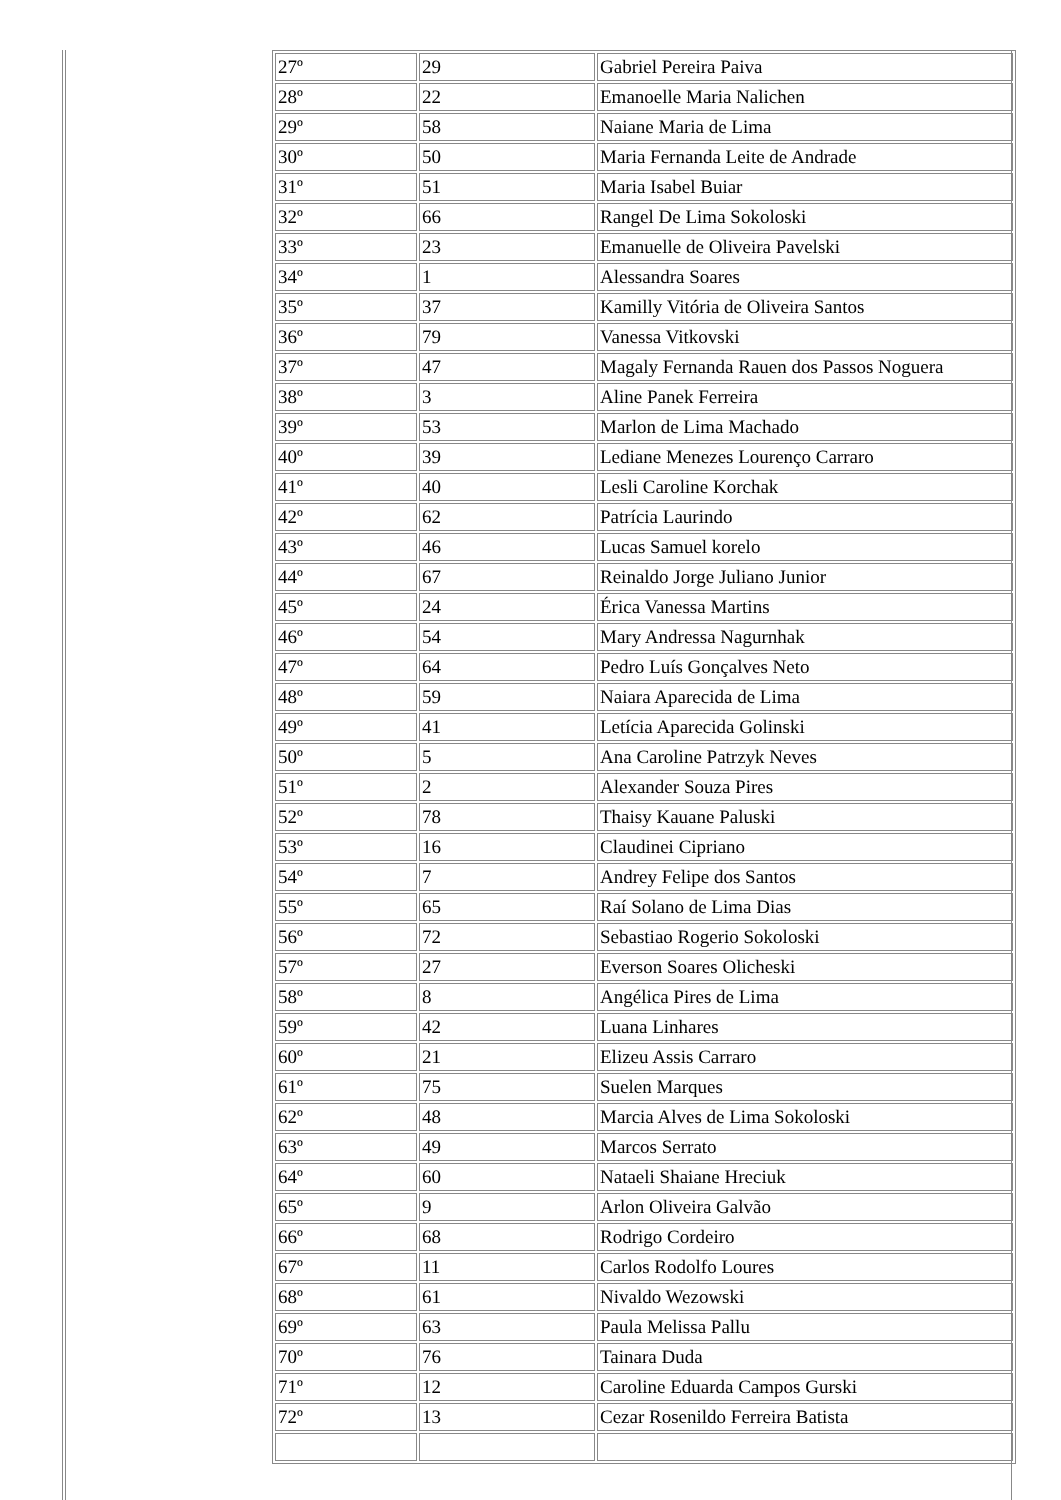| 27º | 29 | Gabriel Pereira Paiva |
| 28º | 22 | Emanoelle Maria Nalichen |
| 29º | 58 | Naiane Maria de Lima |
| 30º | 50 | Maria Fernanda Leite de Andrade |
| 31º | 51 | Maria Isabel Buiar |
| 32º | 66 | Rangel De Lima Sokoloski |
| 33º | 23 | Emanuelle de Oliveira Pavelski |
| 34º | 1 | Alessandra Soares |
| 35º | 37 | Kamilly Vitória de Oliveira Santos |
| 36º | 79 | Vanessa Vitkovski |
| 37º | 47 | Magaly Fernanda Rauen dos Passos Noguera |
| 38º | 3 | Aline Panek Ferreira |
| 39º | 53 | Marlon de Lima Machado |
| 40º | 39 | Lediane Menezes Lourenço Carraro |
| 41º | 40 | Lesli Caroline Korchak |
| 42º | 62 | Patrícia Laurindo |
| 43º | 46 | Lucas Samuel korelo |
| 44º | 67 | Reinaldo Jorge Juliano Junior |
| 45º | 24 | Érica Vanessa Martins |
| 46º | 54 | Mary Andressa Nagurnhak |
| 47º | 64 | Pedro Luís Gonçalves Neto |
| 48º | 59 | Naiara Aparecida de Lima |
| 49º | 41 | Letícia Aparecida Golinski |
| 50º | 5 | Ana Caroline Patrzyk Neves |
| 51º | 2 | Alexander Souza Pires |
| 52º | 78 | Thaisy Kauane Paluski |
| 53º | 16 | Claudinei Cipriano |
| 54º | 7 | Andrey Felipe dos Santos |
| 55º | 65 | Raí Solano de Lima Dias |
| 56º | 72 | Sebastiao Rogerio Sokoloski |
| 57º | 27 | Everson Soares Olicheski |
| 58º | 8 | Angélica Pires de Lima |
| 59º | 42 | Luana Linhares |
| 60º | 21 | Elizeu Assis Carraro |
| 61º | 75 | Suelen Marques |
| 62º | 48 | Marcia Alves de Lima Sokoloski |
| 63º | 49 | Marcos Serrato |
| 64º | 60 | Nataeli Shaiane Hreciuk |
| 65º | 9 | Arlon Oliveira Galvão |
| 66º | 68 | Rodrigo Cordeiro |
| 67º | 11 | Carlos Rodolfo Loures |
| 68º | 61 | Nivaldo Wezowski |
| 69º | 63 | Paula Melissa Pallu |
| 70º | 76 | Tainara Duda |
| 71º | 12 | Caroline Eduarda Campos Gurski |
| 72º | 13 | Cezar Rosenildo Ferreira Batista |